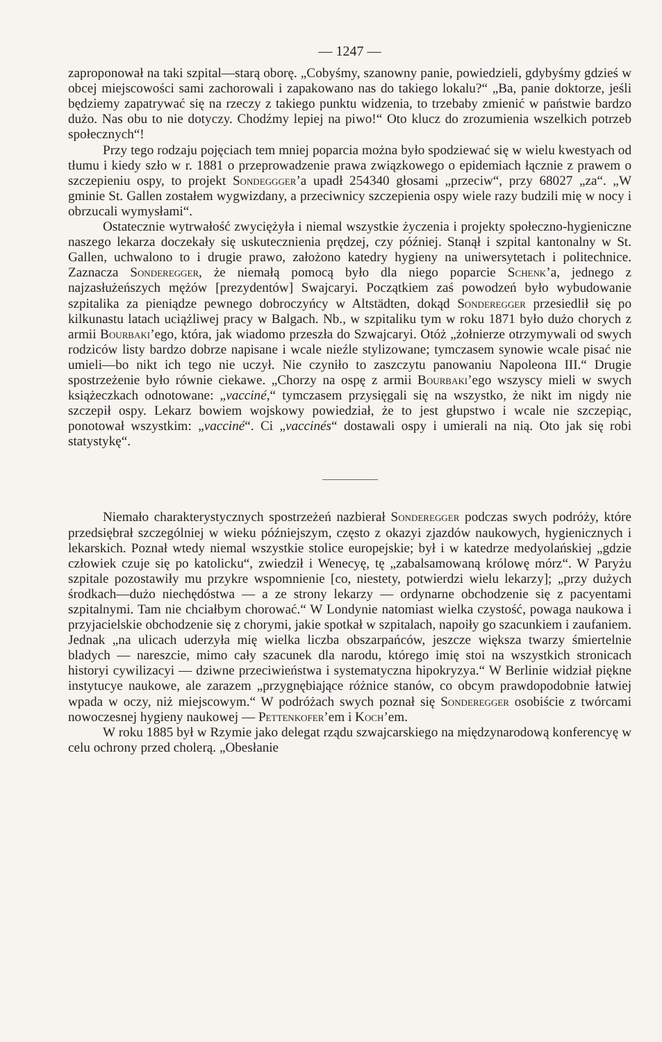— 1247 —
zaproponował na taki szpital—starą oborę. „Cobyśmy, szanowny panie, powiedzieli, gdybyśmy gdzieś w obcej miejscowości sami zachorowali i zapakowano nas do takiego lokalu?“ „Ba, panie doktorze, jeśli będziemy zapatrywać się na rzeczy z takiego punktu widzenia, to trzebaby zmienić w państwie bardzo dużo. Nas obu to nie dotyczy. Chodźmy lepiej na piwo!“ Oto klucz do zrozumienia wszelkich potrzeb społecznych“!
Przy tego rodzaju pojęciach tem mniej poparcia można było spodziewać się w wielu kwestyach od tłumu i kiedy szło w r. 1881 o przeprowadzenie prawa związkowego o epidemiach łącznie z prawem o szczepieniu ospy, to projekt Sondeggger’a upadł 254340 głosami „przeciw“, przy 68027 „za“. „W gminie St. Gallen zostałem wygwizdany, a przeciwnicy szczepienia ospy wiele razy budzili mię w nocy i obrzucali wymysłami“.
Ostatecznie wytrwałość zwyciężyła i niemal wszystkie życzenia i projekty społeczno-hygieniczne naszego lekarza doczekały się uskutecznienia prędzej, czy później. Stanął i szpital kantonalny w St. Gallen, uchwalono to i drugie prawo, założono katedry hygieny na uniwersytetach i politechnice. Zaznacza Sonderegger, że niemałą pomocą było dla niego poparcie Schenk’a, jednego z najzasłużeńszych mężów [prezydentów] Swajcaryi. Początkiem zaś powodzeń było wybudowanie szpitalika za pieniądze pewnego dobroczyńcy w Altstädten, dokąd Sonderegger przesiedlił się po kilkunastu latach uciążliwej pracy w Balgach. Nb., w szpitaliku tym w roku 1871 było dużo chorych z armii Bourbaki’ego, która, jak wiadomo przeszła do Szwajcaryi. Otóż „żołnierze otrzymywali od swych rodziców listy bardzo dobrze napisane i wcale nieźle stylizowane; tymczasem synowie wcale pisać nie umieli—bo nikt ich tego nie uczył. Nie czyniło to zaszczytu panowaniu Napoleona III.“ Drugie spostrzeżenie było równie ciekawe. „Chorzy na ospę z armii Bourbaki’ego wszyscy mieli w swych książeczkach odnotowane: „vacciné,“ tymczasem przysięgali się na wszystko, że nikt im nigdy nie szczepił ospy. Lekarz bowiem wojskowy powiedział, że to jest głupstwo i wcale nie szczepiąc, ponotował wszystkim: „vacciné“. Ci „vaccinés“ dostawali ospy i umierali na nią. Oto jak się robi statystykę“.
Niemało charakterystycznych spostrzeżeń nazbierał Sonderegger podczas swych podróży, które przedsiębrał szczególniej w wieku późniejszym, często z okazyi zjazdów naukowych, hygienicznych i lekarskich. Poznał wtedy niemal wszystkie stolice europejskie; był i w katedrze medyolańskiej „gdzie człowiek czuje się po katolicku“, zwiedził i Wenecyę, tę „zabalsamowaną królowę mórz“. W Paryżu szpitale pozostawiły mu przykre wspomnienie [co, niestety, potwierdzi wielu lekarzy]; „przy dużych środkach—dużo niechędóstwa — a ze strony lekarzy — ordynarne obchodzenie się z pacyentami szpitalnymi. Tam nie chciałbym chorować.“ W Londynie natomiast wielka czystość, powaga naukowa i przyjacielskie obchodzenie się z chorymi, jakie spotkał w szpitalach, napoiły go szacunkiem i zaufaniem. Jednak „na ulicach uderzyła mię wielka liczba obszarpańców, jeszcze większa twarzy śmiertelnie bladych — nareszcie, mimo cały szacunek dla narodu, którego imię stoi na wszystkich stronicach historyi cywilizacyi — dziwne przeciwieństwa i systematyczna hipokryzya.“ W Berlinie widział piękne instytucye naukowe, ale zarazem „przygnębiające różnice stanów, co obcym prawdopodobnie łatwiej wpada w oczy, niż miejscowym.“ W podróżach swych poznał się Sonderegger osobiście z twórcami nowoczesnej hygieny naukowej — Pettenkofer’em i Koch’em.
W roku 1885 był w Rzymie jako delegat rządu szwajcarskiego na międzynarodową konferencyę w celu ochrony przed cholerą. „Obesłanie